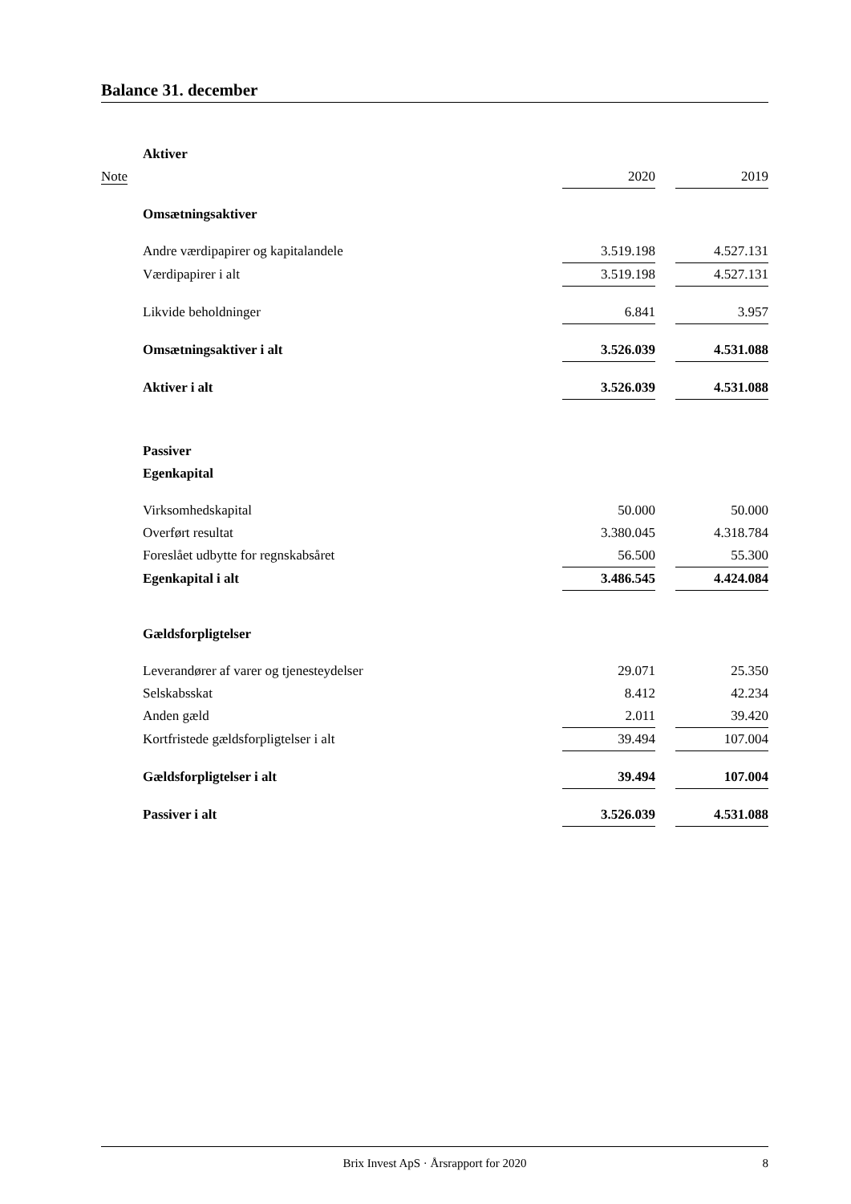Balance 31. december
| | Aktiver | | | |
| Note | | 2020 | | 2019 |
| | Omsætningsaktiver | | | |
| | Andre værdipapirer og kapitalandele | 3.519.198 | | 4.527.131 |
| | Værdipapirer i alt | 3.519.198 | | 4.527.131 |
| | Likvide beholdninger | 6.841 | | 3.957 |
| | Omsætningsaktiver i alt | 3.526.039 | | 4.531.088 |
| | Aktiver i alt | 3.526.039 | | 4.531.088 |
| | Passiver | | | |
| | Egenkapital | | | |
| | Virksomhedskapital | 50.000 | | 50.000 |
| | Overført resultat | 3.380.045 | | 4.318.784 |
| | Foreslået udbytte for regnskabsåret | 56.500 | | 55.300 |
| | Egenkapital i alt | 3.486.545 | | 4.424.084 |
| | Gældsforpligtelser | | | |
| | Leverandører af varer og tjenesteydelser | 29.071 | | 25.350 |
| | Selskabsskat | 8.412 | | 42.234 |
| | Anden gæld | 2.011 | | 39.420 |
| | Kortfristede gældsforpligtelser i alt | 39.494 | | 107.004 |
| | Gældsforpligtelser i alt | 39.494 | | 107.004 |
| | Passiver i alt | 3.526.039 | | 4.531.088 |
Brix Invest ApS · Årsrapport for 2020 8